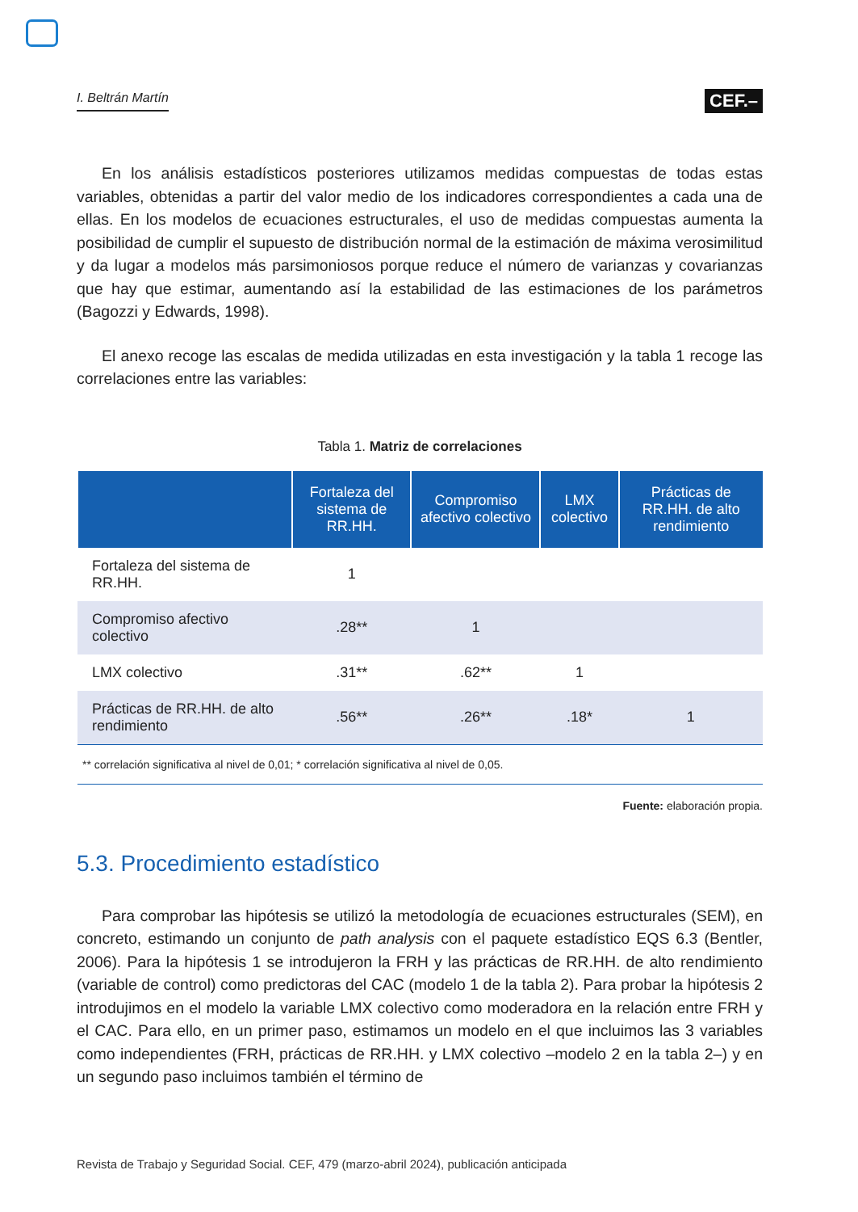I. Beltrán Martín CEF.–
En los análisis estadísticos posteriores utilizamos medidas compuestas de todas estas variables, obtenidas a partir del valor medio de los indicadores correspondientes a cada una de ellas. En los modelos de ecuaciones estructurales, el uso de medidas compuestas aumenta la posibilidad de cumplir el supuesto de distribución normal de la estimación de máxima verosimilitud y da lugar a modelos más parsimoniosos porque reduce el número de varianzas y covarianzas que hay que estimar, aumentando así la estabilidad de las estimaciones de los parámetros (Bagozzi y Edwards, 1998).
El anexo recoge las escalas de medida utilizadas en esta investigación y la tabla 1 recoge las correlaciones entre las variables:
Tabla 1. Matriz de correlaciones
| | Fortaleza del sistema de RR.HH. | Compromiso afectivo colectivo | LMX colectivo | Prácticas de RR.HH. de alto rendimiento |
| --- | --- | --- | --- | --- |
| Fortaleza del sistema de RR.HH. | 1 | | | |
| Compromiso afectivo colectivo | .28** | 1 | | |
| LMX colectivo | .31** | .62** | 1 | |
| Prácticas de RR.HH. de alto rendimiento | .56** | .26** | .18* | 1 |
| ** correlación significativa al nivel de 0,01; * correlación significativa al nivel de 0,05. | | | | |
Fuente: elaboración propia.
5.3. Procedimiento estadístico
Para comprobar las hipótesis se utilizó la metodología de ecuaciones estructurales (SEM), en concreto, estimando un conjunto de path analysis con el paquete estadístico EQS 6.3 (Bentler, 2006). Para la hipótesis 1 se introdujeron la FRH y las prácticas de RR.HH. de alto rendimiento (variable de control) como predictoras del CAC (modelo 1 de la tabla 2). Para probar la hipótesis 2 introdujimos en el modelo la variable LMX colectivo como moderadora en la relación entre FRH y el CAC. Para ello, en un primer paso, estimamos un modelo en el que incluimos las 3 variables como independientes (FRH, prácticas de RR.HH. y LMX colectivo –modelo 2 en la tabla 2–) y en un segundo paso incluimos también el término de
Revista de Trabajo y Seguridad Social. CEF, 479 (marzo-abril 2024), publicación anticipada